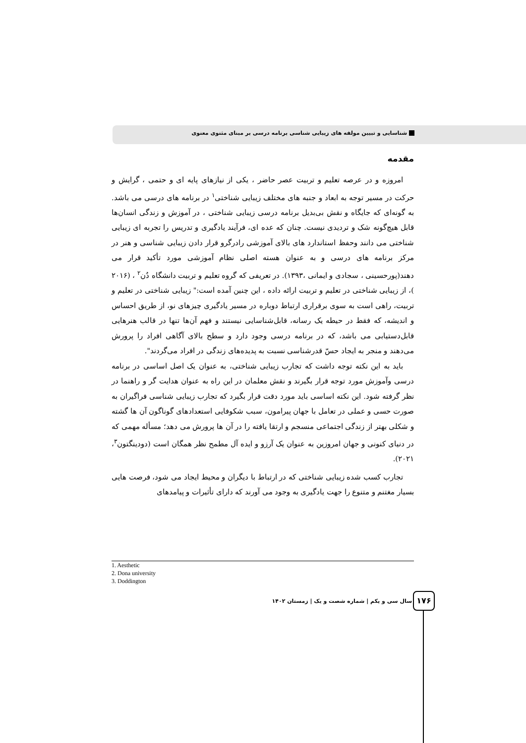شناسایی و تبیین مولفه های زیبایی شناسی برنامه درسی بر مبنای مثنوی معنوی
مقدمه
امروزه و در عرصه تعلیم و تربیت عصر حاضر ، یکی از نیازهای پایه ای و حتمی ، گرایش و حرکت در مسیر توجه به ابعاد و جنبه های مختلف زیبایی شناختی<sup>۱</sup> در برنامه های درسی می باشد. به گونه‌ای که جایگاه و نقش بی‌بدیل برنامه درسی زیبایی شناختی ، در آموزش و زندگی انسان‌ها قابل هیچ‌گونه شک و تردیدی نیست. چنان که عده ای، فرآیند یادگیری و تدریس را تجربه ای زیبایی شناختی می دانند وحفظ استاندارد های بالای آموزشی رادرگرو قرار دادن زیبایی شناسی و هنر در مرکز برنامه های درسی و به عنوان هسته اصلی نظام آموزشی مورد تأکید قرار می دهند(پورحسینی ، سجادی و ایمانی ،۱۳۹۳). در تعریفی که گروه تعلیم و تربیت دانشگاه دُن<sup>۲</sup> ، (۲۰۱۶ )، از زیبایی شناختی در تعلیم و تربیت ارائه داده ، این چنین آمده است:" زیبایی شناختی در تعلیم و تربیت، راهی است به سوی برقراری ارتباط دوباره در مسیر یادگیری چیزهای نو، از طریق احساس و اندیشه، که فقط در حیطه یک رسانه، قابل‌شناسایی نیستند و فهم آن‌ها تنها در قالب هنرهایی قابل‌دستیابی می باشد، که در برنامه درسی وجود دارد و سطح بالای آگاهی افراد را پرورش می‌دهند و منجر به ایجاد حسّ قدرشناسی نسبت به پدیده‌های زندگی در افراد می‌گردند".
باید به این نکته توجه داشت که تجارب زیبایی شناختی، به عنوان یک اصل اساسی در برنامه درسی وآموزش مورد توجه قرار بگیرند و نقش معلمان در این راه به عنوان هدایت گر و راهنما در نظر گرفته شود. این نکته اساسی باید مورد دقت قرار بگیرد که تجارب زیبایی شناسی فراگیران به صورت حسی و عملی در تعامل با جهان پیرامون، سبب شکوفایی استعدادهای گوناگون آن ها گشته و شکلی بهتر از زندگی اجتماعی منسجم و ارتقا یافته را در آن ها پرورش می دهد؛ مسأله مهمی که در دنیای کنونی و جهان امروزین به عنوان یک آرزو و ایده آل مطمح نظر همگان است (دودینگتون<sup>۳</sup>، ۲۰۲۱).
تجارب کسب شده زیبایی شناختی که در ارتباط با دیگران و محیط ایجاد می شود، فرصت هایی بسیار مغتنم و متنوع را جهت یادگیری به وجود می آورند که دارای تأثیرات و پیامدهای
1. Aesthetic
2. Dona university
3. Doddington
سال سی و یکم | شماره شصت و یک | زمستان ۱۴۰۲
۱۷۶